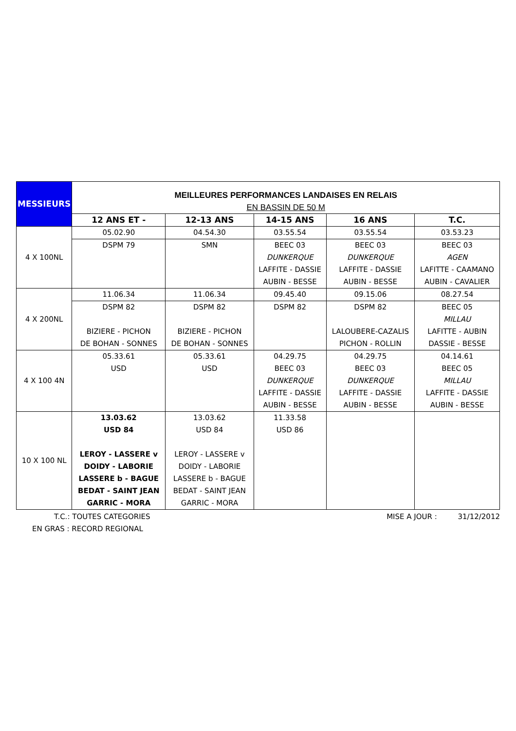| MESSIEURS | MEILLEURES PERFORMANCES LANDAISES EN RELAIS EN BASSIN DE 50 M | | | | |
| | 12 ANS ET - | 12-13 ANS | 14-15 ANS | 16 ANS | T.C. |
| 4 X 100NL | 05.02.90 | 04.54.30 | 03.55.54 | 03.55.54 | 03.53.23 |
| | DSPM 79 | SMN | BEEC 03 DUNKERQUE LAFFITE - DASSIE AUBIN - BESSE | BEEC 03 DUNKERQUE LAFFITE - DASSIE AUBIN - BESSE | BEEC 03 AGEN LAFITTE - CAAMANO AUBIN - CAVALIER |
| 4 X 200NL | 11.06.34 | 11.06.34 | 09.45.40 | 09.15.06 | 08.27.54 |
| | DSPM 82 BIZIERE - PICHON DE BOHAN - SONNES | DSPM 82 BIZIERE - PICHON DE BOHAN - SONNES | DSPM 82 | DSPM 82 LALOUBERE-CAZALIS PICHON - ROLLIN | BEEC 05 MILLAU LAFITTE - AUBIN DASSIE - BESSE |
| 4 X 100 4N | 05.33.61 USD | 05.33.61 USD | 04.29.75 BEEC 03 DUNKERQUE LAFFITE - DASSIE AUBIN - BESSE | 04.29.75 BEEC 03 DUNKERQUE LAFFITE - DASSIE AUBIN - BESSE | 04.14.61 BEEC 05 MILLAU LAFFITE - DASSIE AUBIN - BESSE |
| 10 X 100 NL | 13.03.62 USD 84 LEROY - LASSERE v DOIDY - LABORIE LASSERE b - BAGUE BEDAT - SAINT JEAN GARRIC - MORA | 13.03.62 USD 84 LEROY - LASSERE v DOIDY - LABORIE LASSERE b - BAGUE BEDAT - SAINT JEAN GARRIC - MORA | 11.33.58 USD 86 | | |
T.C.: TOUTES CATEGORIES MISE A JOUR : 31/12/2012
EN GRAS : RECORD REGIONAL